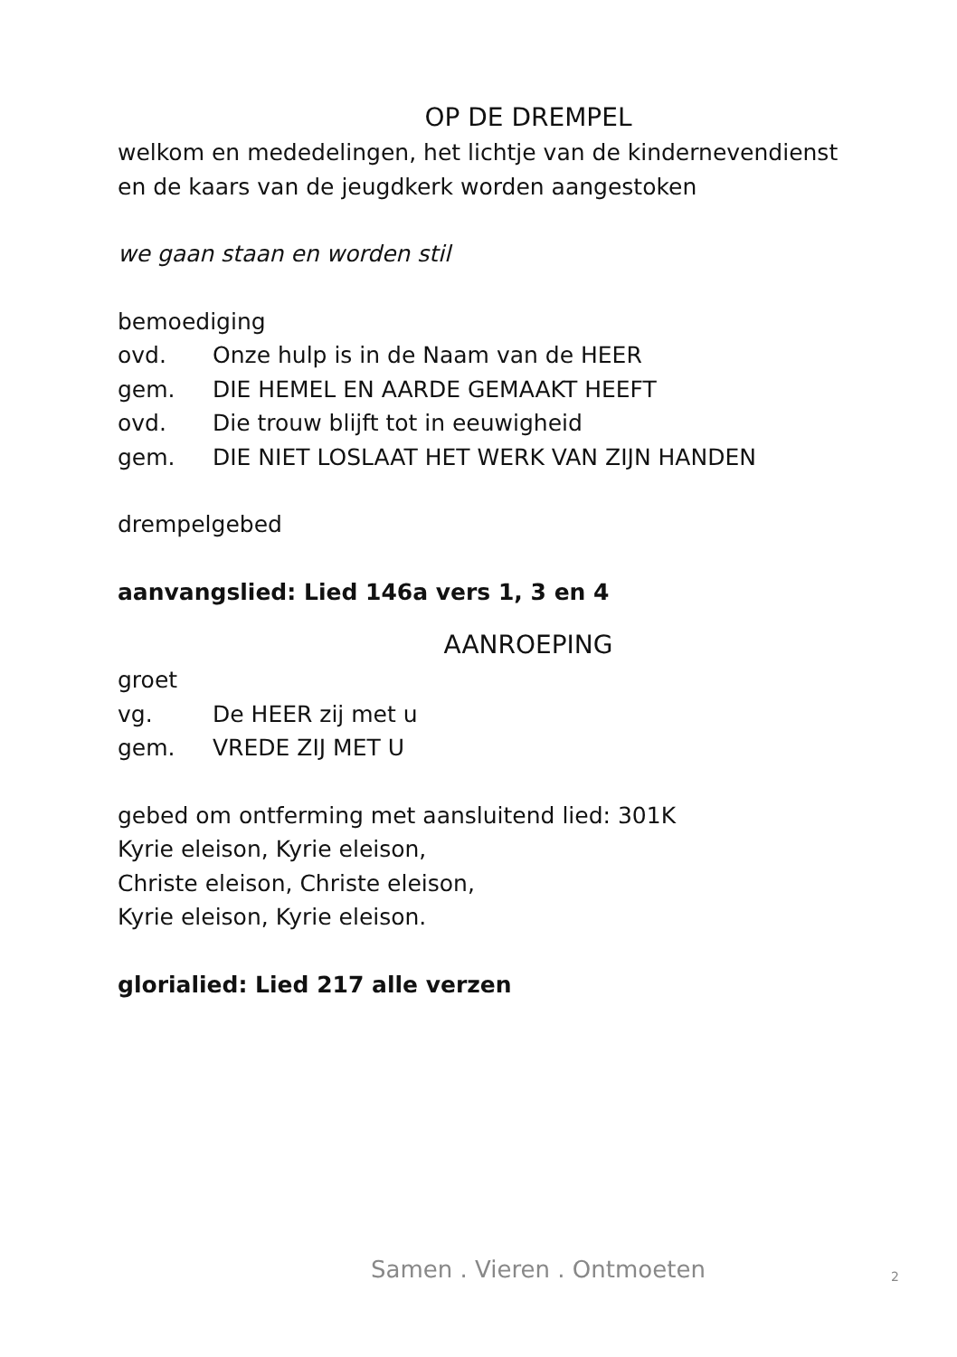OP DE DREMPEL
welkom en mededelingen, het lichtje van de kindernevendienst en de kaars van de jeugdkerk worden aangestoken
we gaan staan en worden stil
bemoediging
ovd. Onze hulp is in de Naam van de HEER
gem. DIE HEMEL EN AARDE GEMAAKT HEEFT
ovd. Die trouw blijft tot in eeuwigheid
gem. DIE NIET LOSLAAT HET WERK VAN ZIJN HANDEN
drempelgebed
aanvangslied: Lied 146a vers 1, 3 en 4
AANROEPING
groet
vg. De HEER zij met u
gem. VREDE ZIJ MET U
gebed om ontferming met aansluitend lied: 301K
Kyrie eleison, Kyrie eleison,
Christe eleison, Christe eleison,
Kyrie eleison, Kyrie eleison.
glorialied: Lied 217 alle verzen
Samen . Vieren . Ontmoeten 2